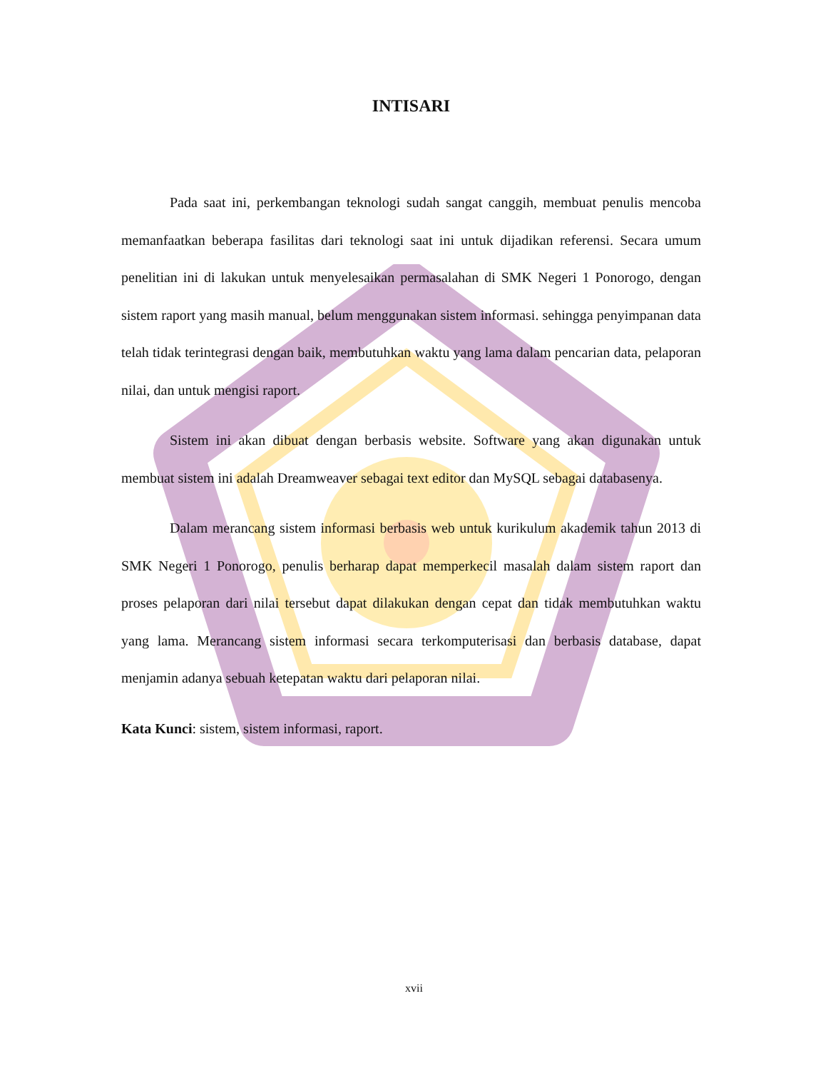INTISARI
Pada saat ini, perkembangan teknologi sudah sangat canggih, membuat penulis mencoba memanfaatkan beberapa fasilitas dari teknologi saat ini untuk dijadikan referensi. Secara umum penelitian ini di lakukan untuk menyelesaikan permasalahan di SMK Negeri 1 Ponorogo, dengan sistem raport yang masih manual, belum menggunakan sistem informasi. sehingga penyimpanan data telah tidak terintegrasi dengan baik, membutuhkan waktu yang lama dalam pencarian data, pelaporan nilai, dan untuk mengisi raport.
Sistem ini akan dibuat dengan berbasis website. Software yang akan digunakan untuk membuat sistem ini adalah Dreamweaver sebagai text editor dan MySQL sebagai databasenya.
Dalam merancang sistem informasi berbasis web untuk kurikulum akademik tahun 2013 di SMK Negeri 1 Ponorogo, penulis berharap dapat memperkecil masalah dalam sistem raport dan proses pelaporan dari nilai tersebut dapat dilakukan dengan cepat dan tidak membutuhkan waktu yang lama. Merancang sistem informasi secara terkomputerisasi dan berbasis database, dapat menjamin adanya sebuah ketepatan waktu dari pelaporan nilai.
Kata Kunci: sistem, sistem informasi, raport.
xvii